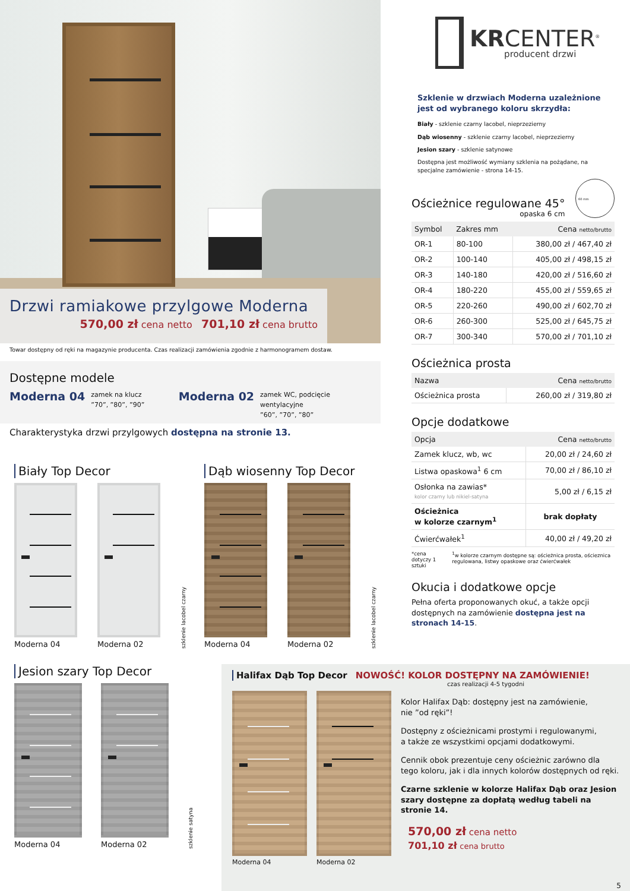Drzwi ramiakowe przylgowe Moderna
570,00 zł cena netto 701,10 zł cena brutto
Towar dostępny od ręki na magazynie producenta. Czas realizacji zamówienia zgodnie z harmonogramem dostaw.
Dostępne modele
Moderna 04 zamek na klucz
”70”, ”80”, ”90”
Moderna 02 zamek WC, podcięcie wentylacyjne
”60”, ”70”, ”80”
Charakterystyka drzwi przylgowych dostępna na stronie 13.
Biały Top Decor
Moderna 04
Moderna 02
szklenie lacobel czarny
Dąb wiosenny Top Decor
Moderna 04
Moderna 02
szklenie lacobel czarny
KRCENTER<sup>®</sup>
producent drzwi
Szklenie w drzwiach Moderna uzależnione jest od wybranego koloru skrzydła:
Biały - szklenie czarny lacobel, nieprzezierny
Dąb wiosenny - szklenie czarny lacobel, nieprzezierny
Jesion szary - szklenie satynowe
Dostępna jest możliwość wymiany szklenia na pożądane, na specjalne zamówienie - strona 14-15.
Ościeżnice regulowane 45°
opaska 6 cm
60 mm
| Symbol | Zakres mm | Cena netto/brutto |
| --- | --- | --- |
| OR-1 | 80-100 | 380,00 zł / 467,40 zł |
| OR-2 | 100-140 | 405,00 zł / 498,15 zł |
| OR-3 | 140-180 | 420,00 zł / 516,60 zł |
| OR-4 | 180-220 | 455,00 zł / 559,65 zł |
| OR-5 | 220-260 | 490,00 zł / 602,70 zł |
| OR-6 | 260-300 | 525,00 zł / 645,75 zł |
| OR-7 | 300-340 | 570,00 zł / 701,10 zł |
Ościeżnica prosta
| Nazwa | Cena netto/brutto |
| --- | --- |
| Ościeżnica prosta | 260,00 zł / 319,80 zł |
Opcje dodatkowe
| Opcja | Cena netto/brutto |
| --- | --- |
| Zamek klucz, wb, wc | 20,00 zł / 24,60 zł |
| Listwa opaskowa<sup>1</sup> 6 cm | 70,00 zł / 86,10 zł |
| Osłonka na zawias* kolor czarny lub nikiel-satyna | 5,00 zł / 6,15 zł |
| Ościeżnica w kolorze czarnym<sup>1</sup> | brak dopłaty |
| Ćwierćwałek<sup>1</sup> | 40,00 zł / 49,20 zł |
*cena dotyczy 1 sztuki <sup>1</sup>w kolorze czarnym dostępne są: ościeżnica prosta, ościeznica regulowana, listwy opaskowe oraz ćwierćwałek
Okucia i dodatkowe opcje
Pełna oferta proponowanych okuć, a także opcji dostępnych na zamówienie dostępna jest na stronach 14-15.
Jesion szary Top Decor
Moderna 04
Moderna 02
szklenie satyna
Halifax Dąb Top Decor NOWOŚĆ! KOLOR DOSTĘPNY NA ZAMÓWIENIE!
czas realizacji 4-5 tygodni
Moderna 04 Moderna 02
Kolor Halifax Dąb: dostępny jest na zamówienie,
nie ”od ręki”!
Dostępny z ościeżnicami prostymi i regulowanymi,
a także ze wszystkimi opcjami dodatkowymi.
Cennik obok prezentuje ceny ościeżnic zarówno dla tego koloru, jak i dla innych kolorów dostępnych od ręki.
Czarne szklenie w kolorze Halifax Dąb oraz Jesion szary dostępne za dopłatą według tabeli na stronie 14.
570,00 zł cena netto
701,10 zł cena brutto
5